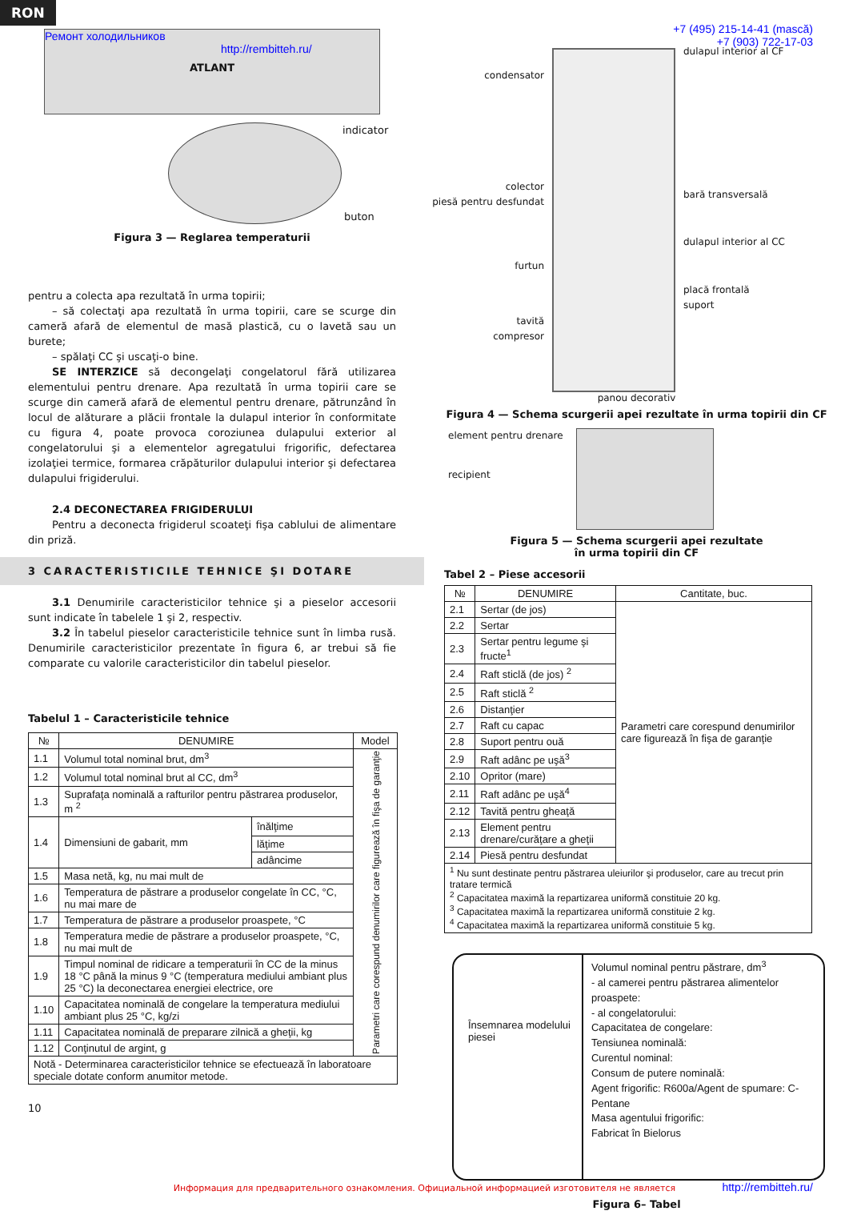RON
Ремонт холодильников http://rembitteh.ru/
ATLANT
indicator
buton
Figura 3 — Reglarea temperaturii
pentru a colecta apa rezultată în urma topirii;
– să colectaţi apa rezultată în urma topirii, care se scurge din cameră afară de elementul de masă plastică, cu o lavetă sau un burete;
– spălaţi CC şi uscaţi-o bine.
SE INTERZICE să decongelaţi congelatorul fără utilizarea elementului pentru drenare. Apa rezultată în urma topirii care se scurge din cameră afară de elementul pentru drenare, pătrunzând în locul de alăturare a plăcii frontale la dulapul interior în conformitate cu figura 4, poate provoca coroziunea dulapului exterior al congelatorului şi a elementelor agregatului frigorific, defectarea izolaţiei termice, formarea crăpăturilor dulapului interior şi defectarea dulapului frigiderului.
2.4 DECONECTAREA FRIGIDERULUI
Pentru a deconecta frigiderul scoateţi fişa cablului de alimentare din priză.
3 CARACTERISTICILE TEHNICE ŞI DOTARE
3.1 Denumirile caracteristicilor tehnice şi a pieselor accesorii sunt indicate în tabelele 1 şi 2, respectiv.
3.2 În tabelul pieselor caracteristicile tehnice sunt în limba rusă. Denumirile caracteristicilor prezentate în figura 6, ar trebui să fie comparate cu valorile caracteristicilor din tabelul pieselor.
Tabelul 1 – Caracteristicile tehnice
| № | DENUMIRE | | Model |
| --- | --- | --- | --- |
| 1.1 | Volumul total nominal brut, dm<sup>3</sup> | | Parametri care corespund denumirilor care figurează în fişa de garanţie |
| 1.2 | Volumul total nominal brut al CC, dm<sup>3</sup> | | |
| 1.3 | Suprafaţa nominală a rafturilor pentru păstrarea produselor, m <sup>2</sup> | | |
| 1.4 | Dimensiuni de gabarit, mm | înălţime | |
| | | lăţime | |
| | | adâncime | |
| 1.5 | Masa netă, kg, nu mai mult de | | |
| 1.6 | Temperatura de păstrare a produselor congelate în CC, °C, nu mai mare de | | |
| 1.7 | Temperatura de păstrare a produselor proaspete, °C | | |
| 1.8 | Temperatura medie de păstrare a produselor proaspete, °C, nu mai mult de | | |
| 1.9 | Timpul nominal de ridicare a temperaturii în CC de la minus 18 °C până la minus 9 °C (temperatura mediului ambiant plus 25 °C) la deconectarea energiei electrice, ore | | |
| 1.10 | Capacitatea nominală de congelare la temperatura mediului ambiant plus 25 °C, kg/zi | | |
| 1.11 | Capacitatea nominală de preparare zilnică a gheţii, kg | | |
| 1.12 | Conţinutul de argint, g | | |
| Notă - Determinarea caracteristicilor tehnice se efectuează în laboratoare speciale dotate conform anumitor metode. | | | |
10
+7 (495) 215-14-41 (mască)
+7 (903) 722-17-03
condensator
colector
piesă pentru desfundat
furtun
tavită
compresor
dulapul interior al CF
bară transversală
dulapul interior al CC
placă frontală
suport
panou decorativ
Figura 4 — Schema scurgerii apei rezultate în urma topirii din CF
element pentru drenare
recipient
Figura 5 — Schema scurgerii apei rezultate
în urma topirii din CF
Tabel 2 – Piese accesorii
| № | DENUMIRE | Cantitate, buc. |
| --- | --- | --- |
| 2.1 | Sertar (de jos) | Parametri care corespund denumirilor care figurează în fişa de garanţie |
| 2.2 | Sertar | |
| 2.3 | Sertar pentru legume şi fructe<sup>1</sup> | |
| 2.4 | Raft sticlă (de jos) <sup>2</sup> | |
| 2.5 | Raft sticlă <sup>2</sup> | |
| 2.6 | Distanţier | |
| 2.7 | Raft cu capac | |
| 2.8 | Suport pentru ouă | |
| 2.9 | Raft adânc pe uşă<sup>3</sup> | |
| 2.10 | Opritor (mare) | |
| 2.11 | Raft adânc pe uşă<sup>4</sup> | |
| 2.12 | Tavită pentru gheaţă | |
| 2.13 | Element pentru drenare/curăţare a gheţii | |
| 2.14 | Piesă pentru desfundat | |
| <sup>1</sup> Nu sunt destinate pentru păstrarea uleiurilor şi produselor, care au trecut prin tratare termică <sup>2</sup> Capacitatea maximă la repartizarea uniformă constituie 20 kg. <sup>3</sup> Capacitatea maximă la repartizarea uniformă constituie 2 kg. <sup>4</sup> Capacitatea maximă la repartizarea uniformă constituie 5 kg. | | |
Însemnarea modelului piesei
Volumul nominal pentru păstrare, dm<sup>3</sup>
- al camerei pentru păstrarea alimentelor proaspete:
- al congelatorului:
Capacitatea de congelare:
Tensiunea nominală:
Curentul nominal:
Consum de putere nominală:
Agent frigorific: R600a/Agent de spumare: C-Pentane
Masa agentului frigorific:
Fabricat în Bielorus
http://rembitteh.ru/
Figura 6– Tabel
Информация для предварительного ознакомления. Официальной информацией изготовителя не является